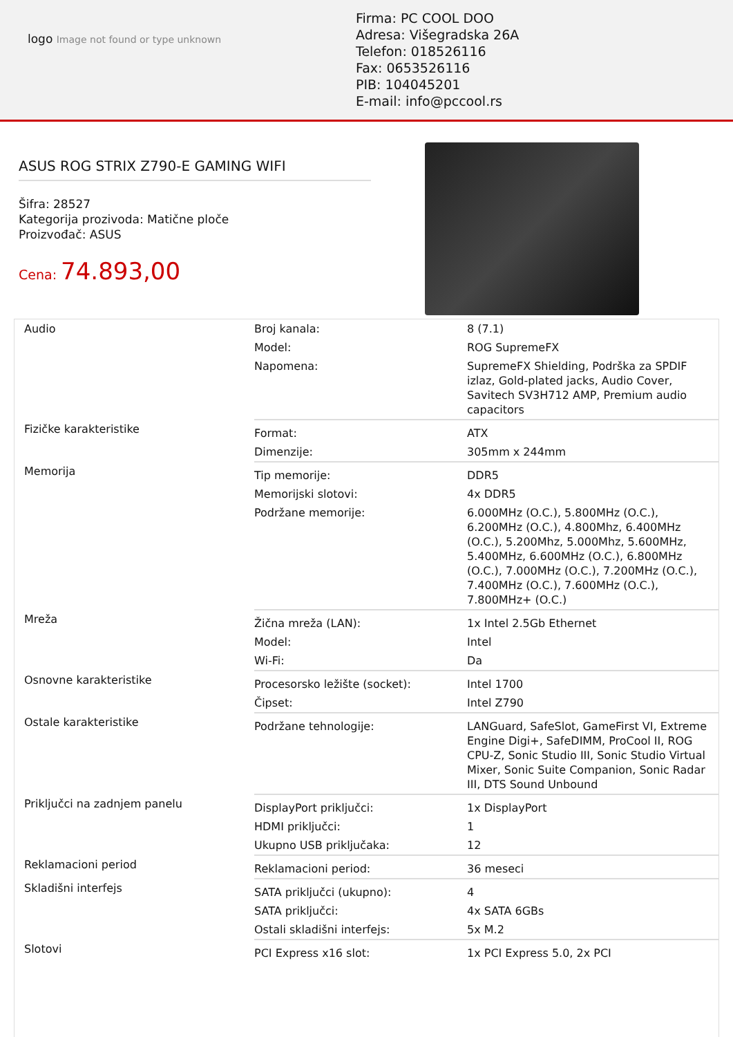logo Image not found or type unknown
Firma: PC COOL DOO
Adresa: Višegradska 26A
Telefon: 018526116
Fax: 0653526116
PIB: 104045201
E-mail: info@pccool.rs
ASUS ROG STRIX Z790-E GAMING WIFI
Šifra: 28527
Kategorija prozivoda: Matične ploče
Proizvođač: ASUS
Cena: 74.893,00
| Audio | Broj kanala: | 8 (7.1) |
| | Model: | ROG SupremeFX |
| | Napomena: | SupremeFX Shielding, Podrška za SPDIF izlaz, Gold-plated jacks, Audio Cover, Savitech SV3H712 AMP, Premium audio capacitors |
| Fizičke karakteristike | Format: | ATX |
| | Dimenzije: | 305mm x 244mm |
| Memorija | Tip memorije: | DDR5 |
| | Memorijski slotovi: | 4x DDR5 |
| | Podržane memorije: | 6.000MHz (O.C.), 5.800MHz (O.C.), 6.200MHz (O.C.), 4.800Mhz, 6.400MHz (O.C.), 5.200Mhz, 5.000Mhz, 5.600MHz, 5.400MHz, 6.600MHz (O.C.), 6.800MHz (O.C.), 7.000MHz (O.C.), 7.200MHz (O.C.), 7.400MHz (O.C.), 7.600MHz (O.C.), 7.800MHz+ (O.C.) |
| Mreža | Žična mreža (LAN): | 1x Intel 2.5Gb Ethernet |
| | Model: | Intel |
| | Wi-Fi: | Da |
| Osnovne karakteristike | Procesorsko ležište (socket): | Intel 1700 |
| | Čipset: | Intel Z790 |
| Ostale karakteristike | Podržane tehnologije: | LANGuard, SafeSlot, GameFirst VI, Extreme Engine Digi+, SafeDIMM, ProCool II, ROG CPU-Z, Sonic Studio III, Sonic Studio Virtual Mixer, Sonic Suite Companion, Sonic Radar III, DTS Sound Unbound |
| Priključci na zadnjem panelu | DisplayPort priključci: | 1x DisplayPort |
| | HDMI priključci: | 1 |
| | Ukupno USB priključaka: | 12 |
| Reklamacioni period | Reklamacioni period: | 36 meseci |
| Skladišni interfejs | SATA priključci (ukupno): | 4 |
| | SATA priključci: | 4x SATA 6GBs |
| | Ostali skladišni interfejs: | 5x M.2 |
| Slotovi | PCI Express x16 slot: | 1x PCI Express 5.0, 2x PCI |